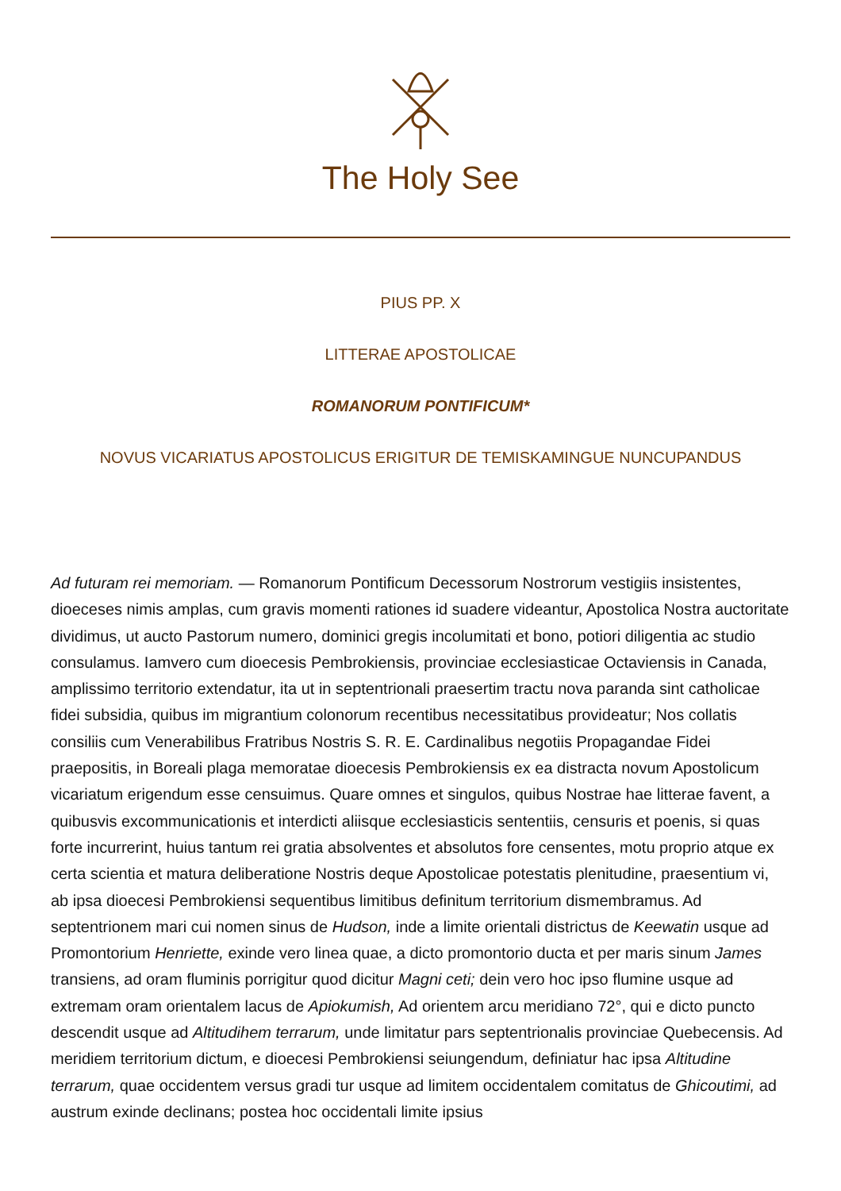The Holy See
PIUS PP. X
LITTERAE APOSTOLICAE
ROMANORUM PONTIFICUM*
NOVUS VICARIATUS APOSTOLICUS ERIGITUR DE TEMISKAMINGUE NUNCUPANDUS
Ad futuram rei memoriam. — Romanorum Pontificum Decessorum Nostrorum vestigiis insistentes, dioeceses nimis amplas, cum gravis momenti rationes id suadere videantur, Apostolica Nostra auctoritate dividimus, ut aucto Pastorum numero, dominici gregis incolumitati et bono, potiori diligentia ac studio consulamus. Iamvero cum dioecesis Pembrokiensis, provinciae ecclesiasticae Octaviensis in Canada, amplissimo territorio extendatur, ita ut in septentrionali praesertim tractu nova paranda sint catholicae fidei subsidia, quibus im migrantium colonorum recentibus necessitatibus provideatur; Nos collatis consiliis cum Venerabilibus Fratribus Nostris S. R. E. Cardinalibus negotiis Propagandae Fidei praepositis, in Boreali plaga memoratae dioecesis Pembrokiensis ex ea distracta novum Apostolicum vicariatum erigendum esse censuimus. Quare omnes et singulos, quibus Nostrae hae litterae favent, a quibusvis excommunicationis et interdicti aliisque ecclesiasticis sententiis, censuris et poenis, si quas forte incurrerint, huius tantum rei gratia absolventes et absolutos fore censentes, motu proprio atque ex certa scientia et matura deliberatione Nostris deque Apostolicae potestatis plenitudine, praesentium vi, ab ipsa dioecesi Pembrokiensi sequentibus limitibus definitum territorium dismembramus. Ad septentrionem mari cui nomen sinus de Hudson, inde a limite orientali districtus de Keewatin usque ad Promontorium Henriette, exinde vero linea quae, a dicto promontorio ducta et per maris sinum James transiens, ad oram fluminis porrigitur quod dicitur Magni ceti; dein vero hoc ipso flumine usque ad extremam oram orientalem lacus de Apiokumish, Ad orientem arcu meridiano 72°, qui e dicto puncto descendit usque ad Altitudihem terrarum, unde limitatur pars septentrionalis provinciae Quebecensis. Ad meridiem territorium dictum, e dioecesi Pembrokiensi seiungendum, definiatur hac ipsa Altitudine terrarum, quae occidentem versus gradi tur usque ad limitem occidentalem comitatus de Ghicoutimi, ad austrum exinde declinans; postea hoc occidentali limite ipsius